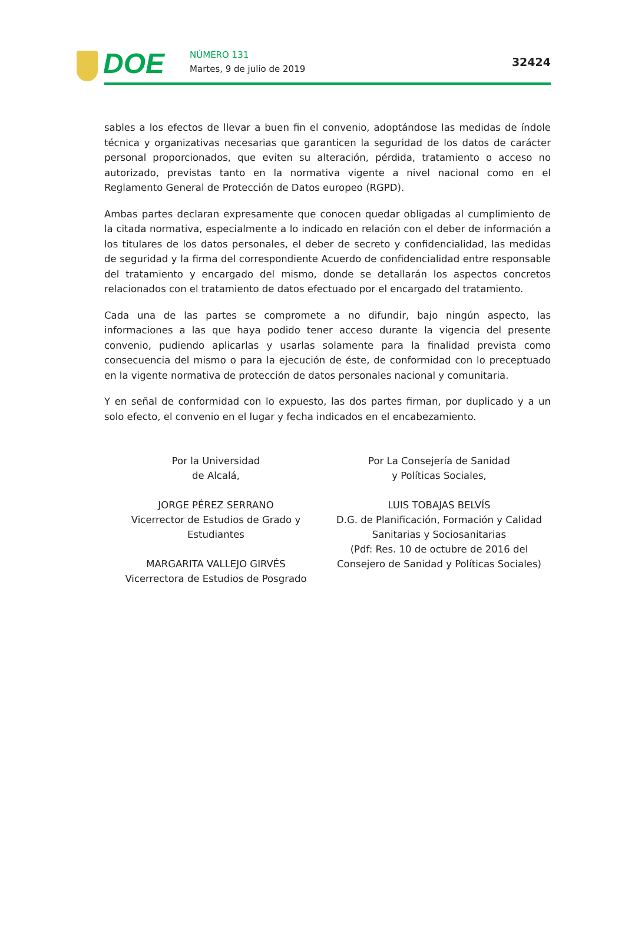DOE NÚMERO 131
Martes, 9 de julio de 2019
32424
sables a los efectos de llevar a buen fin el convenio, adoptándose las medidas de índole técnica y organizativas necesarias que garanticen la seguridad de los datos de carácter personal proporcionados, que eviten su alteración, pérdida, tratamiento o acceso no autorizado, previstas tanto en la normativa vigente a nivel nacional como en el Reglamento General de Protección de Datos europeo (RGPD).
Ambas partes declaran expresamente que conocen quedar obligadas al cumplimiento de la citada normativa, especialmente a lo indicado en relación con el deber de información a los titulares de los datos personales, el deber de secreto y confidencialidad, las medidas de seguridad y la firma del correspondiente Acuerdo de confidencialidad entre responsable del tratamiento y encargado del mismo, donde se detallarán los aspectos concretos relacionados con el tratamiento de datos efectuado por el encargado del tratamiento.
Cada una de las partes se compromete a no difundir, bajo ningún aspecto, las informaciones a las que haya podido tener acceso durante la vigencia del presente convenio, pudiendo aplicarlas y usarlas solamente para la finalidad prevista como consecuencia del mismo o para la ejecución de éste, de conformidad con lo preceptuado en la vigente normativa de protección de datos personales nacional y comunitaria.
Y en señal de conformidad con lo expuesto, las dos partes firman, por duplicado y a un solo efecto, el convenio en el lugar y fecha indicados en el encabezamiento.
Por la Universidad
de Alcalá,
JORGE PÉREZ SERRANO
Vicerrector de Estudios de Grado y
Estudiantes
MARGARITA VALLEJO GIRVÉS
Vicerrectora de Estudios de Posgrado
Por La Consejería de Sanidad
y Políticas Sociales,
LUIS TOBAJAS BELVÍS
D.G. de Planificación, Formación y Calidad
Sanitarias y Sociosanitarias
(Pdf: Res. 10 de octubre de 2016 del
Consejero de Sanidad y Políticas Sociales)